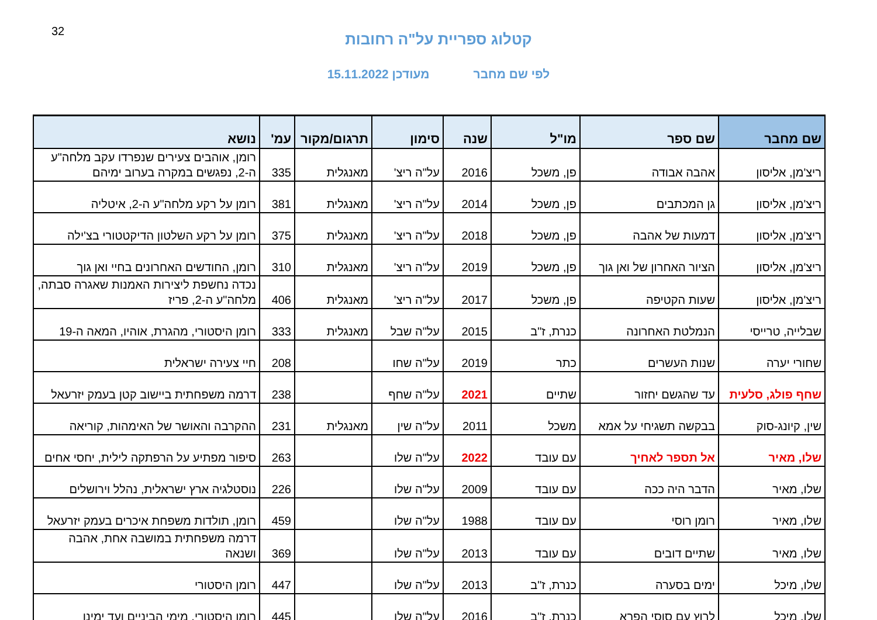32
קטלוג ספריית על"ה רחובות
לפי שם מחבר מעודכן 15.11.2022
| שם מחבר | שם ספר | מו"ל | שנה | סימון | תרגום/מקור | עמ' | נושא |
| --- | --- | --- | --- | --- | --- | --- | --- |
| ריצ'מן, אליסון | אהבה אבודה | פן, משכל | 2016 | על"ה ריצ' | מאנגלית | 335 | רומן, אוהבים צעירים שנפרדו עקב מלחה"ע ה-2, נפגשים במקרה בערוב ימיהם |
| ריצ'מן, אליסון | גן המכתבים | פן, משכל | 2014 | על"ה ריצ' | מאנגלית | 381 | רומן על רקע מלחה"ע ה-2, איטליה |
| ריצ'מן, אליסון | דמעות של אהבה | פן, משכל | 2018 | על"ה ריצ' | מאנגלית | 375 | רומן על רקע השלטון הדיקטטורי בצ'ילה |
| ריצ'מן, אליסון | הציור האחרון של ואן גוך | פן, משכל | 2019 | על"ה ריצ' | מאנגלית | 310 | רומן, החודשים האחרונים בחיי ואן גוך |
| ריצ'מן, אליסון | שעות הקטיפה | פן, משכל | 2017 | על"ה ריצ' | מאנגלית | 406 | נכדה נחשפת ליצירות האמנות שאגרה סבתה, מלחה"ע ה-2, פריז |
| שבלייה, טרייסי | הנמלטת האחרונה | כנרת, ז"ב | 2015 | על"ה שבל | מאנגלית | 333 | רומן היסטורי, מהגרת, אוהיו, המאה ה-19 |
| שחורי יערה | שנות העשרים | כתר | 2019 | על"ה שחו | | 208 | חיי צעירה ישראלית |
| שחף פולג, סלעית | עד שהגשם יחזור | שתיים | 2021 | על"ה שחף | | 238 | דרמה משפחתית ביישוב קטן בעמק יזרעאל |
| שין, קיונג-סוק | בבקשה תשגיחי על אמא | משכל | 2011 | על"ה שין | מאנגלית | 231 | ההקרבה והאושר של האימהות, קוריאה |
| שלו, מאיר | אל תספר לאחיך | עם עובד | 2022 | על"ה שלו | | 263 | סיפור מפתיע על הרפתקה לילית, יחסי אחים |
| שלו, מאיר | הדבר היה ככה | עם עובד | 2009 | על"ה שלו | | 226 | נוסטלגיה ארץ ישראלית, נהלל וירושלים |
| שלו, מאיר | רומן רוסי | עם עובד | 1988 | על"ה שלו | | 459 | רומן, תולדות משפחת איכרים בעמק יזרעאל |
| שלו, מאיר | שתיים דובים | עם עובד | 2013 | על"ה שלו | | 369 | דרמה משפחתית במושבה אחת, אהבה ושנאה |
| שלו, מיכל | ימים בסערה | כנרת, ז"ב | 2013 | על"ה שלו | | 447 | רומן היסטורי |
| שלו, מיכל | לרוץ עם סוסי הפרא | כנרת, ז"ב | 2016 | על"ה שלו | | 445 | רומן היסטורי, מימי הביניים ועד ימינו |